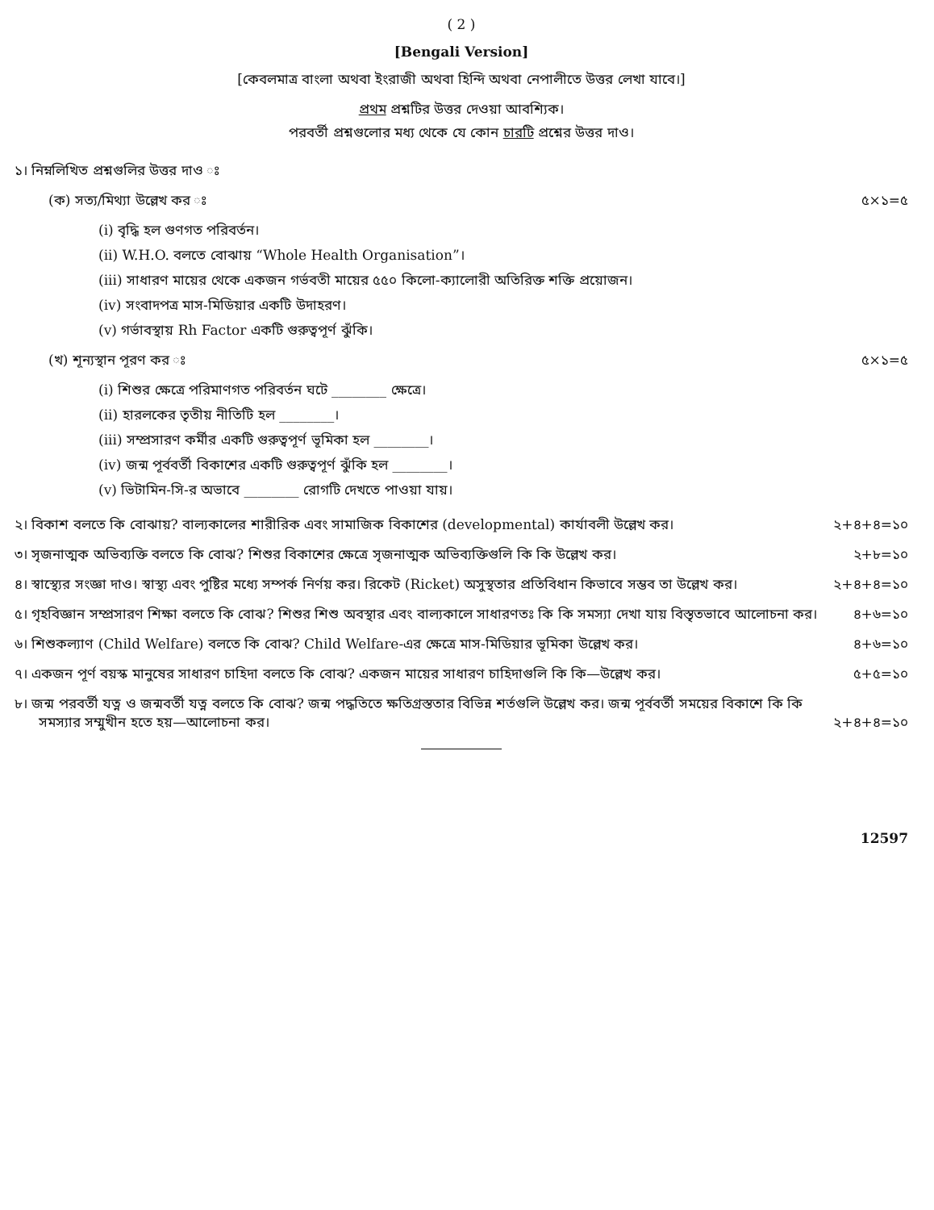( 2 )
[Bengali Version]
[কেবলমাত্র বাংলা অথবা ইংরাজী অথবা হিন্দি অথবা নেপালীতে উত্তর লেখা যাবে।]
প্রথম প্রশ্নটির উত্তর দেওয়া আবশ্যিক।
পরবর্তী প্রশ্নগুলোর মধ্য থেকে যে কোন চারটি প্রশ্নের উত্তর দাও।
১। নিম্নলিখিত প্রশ্নগুলির উত্তর দাও ঃ
(ক) সত্য/মিথ্যা উল্লেখ কর ঃ ৫×১=৫
(i) বৃদ্ধি হল গুণগত পরিবর্তন।
(ii) W.H.O. বলতে বোঝায় “Whole Health Organisation”।
(iii) সাধারণ মায়ের থেকে একজন গর্ভবতী মায়ের ৫৫০ কিলো-ক্যালোরী অতিরিক্ত শক্তি প্রয়োজন।
(iv) সংবাদপত্র মাস-মিডিয়ার একটি উদাহরণ।
(v) গর্ভাবস্থায় Rh Factor একটি গুরুত্বপূর্ণ ঝুঁকি।
(খ) শূন্যস্থান পূরণ কর ঃ ৫×১=৫
(i) শিশুর ক্ষেত্রে পরিমাণগত পরিবর্তন ঘটে ________ ক্ষেত্রে।
(ii) হারলকের তৃতীয় নীতিটি হল ________।
(iii) সম্প্রসারণ কর্মীর একটি গুরুত্বপূর্ণ ভূমিকা হল ________।
(iv) জন্ম পূর্ববর্তী বিকাশের একটি গুরুত্বপূর্ণ ঝুঁকি হল ________।
(v) ভিটামিন-সি-র অভাবে ________ রোগটি দেখতে পাওয়া যায়।
২। বিকাশ বলতে কি বোঝায়? বাল্যকালের শারীরিক এবং সামাজিক বিকাশের (developmental) কার্যাবলী উল্লেখ কর। ২+৪+৪=১০
৩। সৃজনাত্মক অভিব্যক্তি বলতে কি বোঝ? শিশুর বিকাশের ক্ষেত্রে সৃজনাত্মক অভিব্যক্তিগুলি কি কি উল্লেখ কর। ২+৮=১০
৪। স্বাস্থ্যের সংজ্ঞা দাও। স্বাস্থ্য এবং পুষ্টির মধ্যে সম্পর্ক নির্ণয় কর। রিকেট (Ricket) অসুস্থতার প্রতিবিধান কিভাবে সম্ভব তা উল্লেখ কর। ২+৪+৪=১০
৫। গৃহবিজ্ঞান সম্প্রসারণ শিক্ষা বলতে কি বোঝ? শিশুর শিশু অবস্থার এবং বাল্যকালে সাধারণতঃ কি কি সমস্যা দেখা যায় বিস্তৃতভাবে আলোচনা কর। ৪+৬=১০
৬। শিশুকল্যাণ (Child Welfare) বলতে কি বোঝ? Child Welfare-এর ক্ষেত্রে মাস-মিডিয়ার ভূমিকা উল্লেখ কর। ৪+৬=১০
৭। একজন পূর্ণ বয়স্ক মানুষের সাধারণ চাহিদা বলতে কি বোঝ? একজন মায়ের সাধারণ চাহিদাগুলি কি কি—উল্লেখ কর। ৫+৫=১০
৮। জন্ম পরবর্তী যত্ন ও জন্মবর্তী যত্ন বলতে কি বোঝ? জন্ম পদ্ধতিতে ক্ষতিগ্রস্ততার বিভিন্ন শর্তগুলি উল্লেখ কর। জন্ম পূর্ববর্তী সময়ের বিকাশে কি কি সমস্যার সম্মুখীন হতে হয়—আলোচনা কর। ২+৪+৪=১০
12597